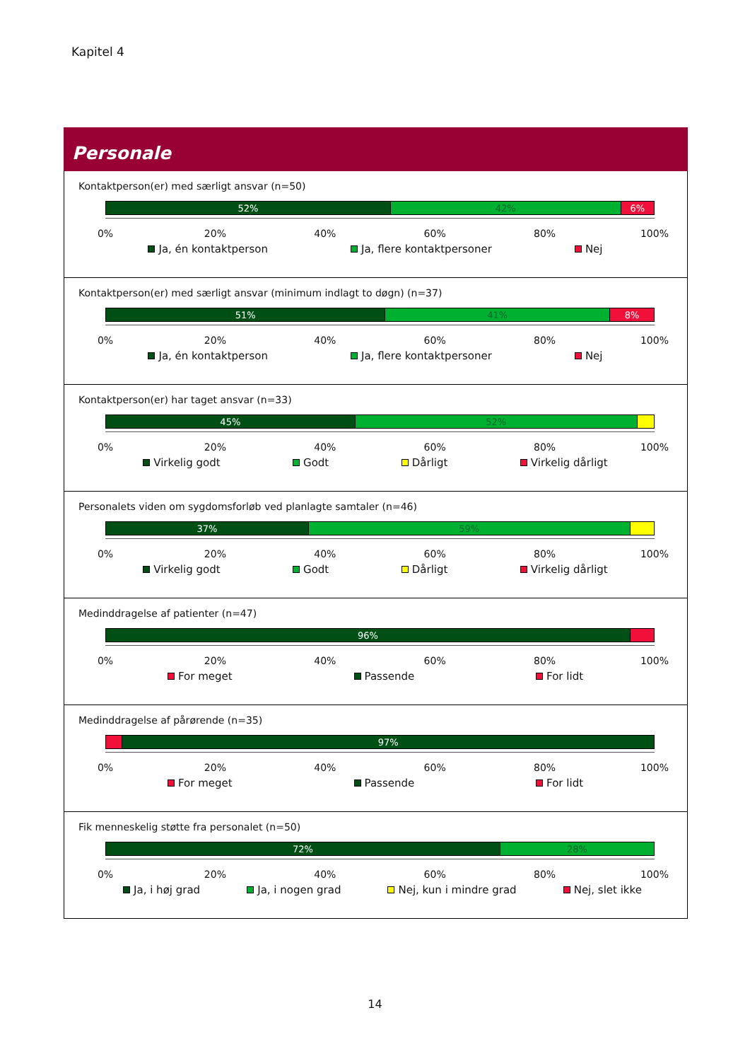Kapitel 4
Personale
Kontaktperson(er) med særligt ansvar (n=50)
52% 42% 6%
0% 20% 40% 60% 80% 100%
Ja, én kontaktperson Ja, flere kontaktpersoner Nej
Kontaktperson(er) med særligt ansvar (minimum indlagt to døgn) (n=37)
51% 41% 8%
0% 20% 40% 60% 80% 100%
Ja, én kontaktperson Ja, flere kontaktpersoner Nej
Kontaktperson(er) har taget ansvar (n=33)
45% 52%
0% 20% 40% 60% 80% 100%
Virkelig godt Godt Dårligt Virkelig dårligt
Personalets viden om sygdomsforløb ved planlagte samtaler (n=46)
37% 59%
0% 20% 40% 60% 80% 100%
Virkelig godt Godt Dårligt Virkelig dårligt
Medinddragelse af patienter (n=47)
96%
0% 20% 40% 60% 80% 100%
For meget Passende For lidt
Medinddragelse af pårørende (n=35)
97%
0% 20% 40% 60% 80% 100%
For meget Passende For lidt
Fik menneskelig støtte fra personalet (n=50)
72% 28%
0% 20% 40% 60% 80% 100%
Ja, i høj grad Ja, i nogen grad Nej, kun i mindre grad Nej, slet ikke
14